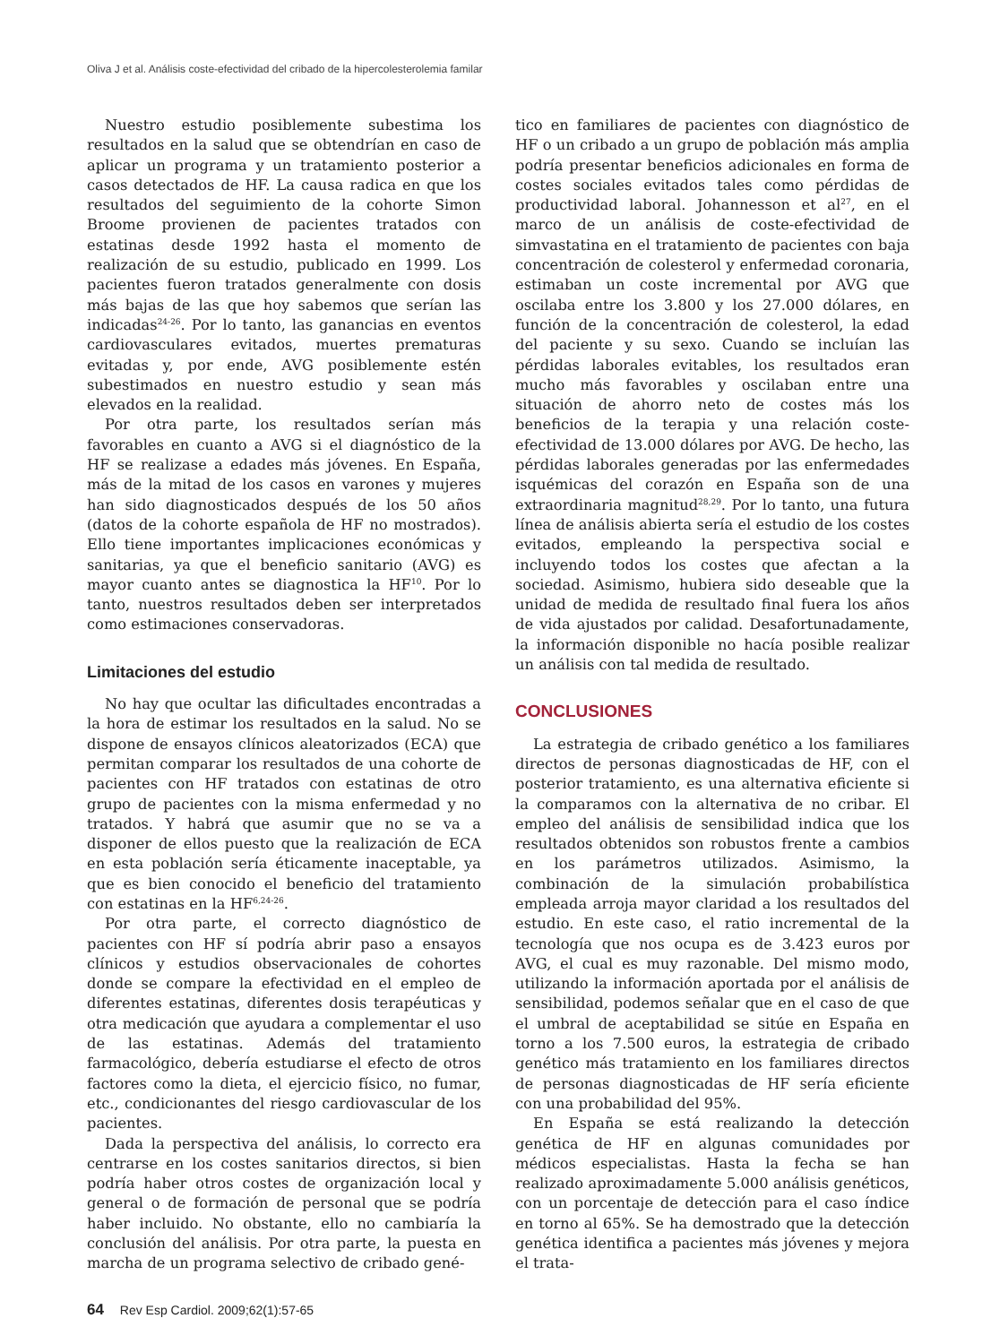Oliva J et al. Análisis coste-efectividad del cribado de la hipercolesterolemia familar
Nuestro estudio posiblemente subestima los resultados en la salud que se obtendrían en caso de aplicar un programa y un tratamiento posterior a casos detectados de HF. La causa radica en que los resultados del seguimiento de la cohorte Simon Broome provienen de pacientes tratados con estatinas desde 1992 hasta el momento de realización de su estudio, publicado en 1999. Los pacientes fueron tratados generalmente con dosis más bajas de las que hoy sabemos que serían las indicadas<sup>24-26</sup>. Por lo tanto, las ganancias en eventos cardiovasculares evitados, muertes prematuras evitadas y, por ende, AVG posiblemente estén subestimados en nuestro estudio y sean más elevados en la realidad.
Por otra parte, los resultados serían más favorables en cuanto a AVG si el diagnóstico de la HF se realizase a edades más jóvenes. En España, más de la mitad de los casos en varones y mujeres han sido diagnosticados después de los 50 años (datos de la cohorte española de HF no mostrados). Ello tiene importantes implicaciones económicas y sanitarias, ya que el beneficio sanitario (AVG) es mayor cuanto antes se diagnostica la HF<sup>10</sup>. Por lo tanto, nuestros resultados deben ser interpretados como estimaciones conservadoras.
Limitaciones del estudio
No hay que ocultar las dificultades encontradas a la hora de estimar los resultados en la salud. No se dispone de ensayos clínicos aleatorizados (ECA) que permitan comparar los resultados de una cohorte de pacientes con HF tratados con estatinas de otro grupo de pacientes con la misma enfermedad y no tratados. Y habrá que asumir que no se va a disponer de ellos puesto que la realización de ECA en esta población sería éticamente inaceptable, ya que es bien conocido el beneficio del tratamiento con estatinas en la HF<sup>6,24-26</sup>.
Por otra parte, el correcto diagnóstico de pacientes con HF sí podría abrir paso a ensayos clínicos y estudios observacionales de cohortes donde se compare la efectividad en el empleo de diferentes estatinas, diferentes dosis terapéuticas y otra medicación que ayudara a complementar el uso de las estatinas. Además del tratamiento farmacológico, debería estudiarse el efecto de otros factores como la dieta, el ejercicio físico, no fumar, etc., condicionantes del riesgo cardiovascular de los pacientes.
Dada la perspectiva del análisis, lo correcto era centrarse en los costes sanitarios directos, si bien podría haber otros costes de organización local y general o de formación de personal que se podría haber incluido. No obstante, ello no cambiaría la conclusión del análisis. Por otra parte, la puesta en marcha de un programa selectivo de cribado gené-
tico en familiares de pacientes con diagnóstico de HF o un cribado a un grupo de población más amplia podría presentar beneficios adicionales en forma de costes sociales evitados tales como pérdidas de productividad laboral. Johannesson et al<sup>27</sup>, en el marco de un análisis de coste-efectividad de simvastatina en el tratamiento de pacientes con baja concentración de colesterol y enfermedad coronaria, estimaban un coste incremental por AVG que oscilaba entre los 3.800 y los 27.000 dólares, en función de la concentración de colesterol, la edad del paciente y su sexo. Cuando se incluían las pérdidas laborales evitables, los resultados eran mucho más favorables y oscilaban entre una situación de ahorro neto de costes más los beneficios de la terapia y una relación coste-efectividad de 13.000 dólares por AVG. De hecho, las pérdidas laborales generadas por las enfermedades isquémicas del corazón en España son de una extraordinaria magnitud<sup>28,29</sup>. Por lo tanto, una futura línea de análisis abierta sería el estudio de los costes evitados, empleando la perspectiva social e incluyendo todos los costes que afectan a la sociedad. Asimismo, hubiera sido deseable que la unidad de medida de resultado final fuera los años de vida ajustados por calidad. Desafortunadamente, la información disponible no hacía posible realizar un análisis con tal medida de resultado.
CONCLUSIONES
La estrategia de cribado genético a los familiares directos de personas diagnosticadas de HF, con el posterior tratamiento, es una alternativa eficiente si la comparamos con la alternativa de no cribar. El empleo del análisis de sensibilidad indica que los resultados obtenidos son robustos frente a cambios en los parámetros utilizados. Asimismo, la combinación de la simulación probabilística empleada arroja mayor claridad a los resultados del estudio. En este caso, el ratio incremental de la tecnología que nos ocupa es de 3.423 euros por AVG, el cual es muy razonable. Del mismo modo, utilizando la información aportada por el análisis de sensibilidad, podemos señalar que en el caso de que el umbral de aceptabilidad se sitúe en España en torno a los 7.500 euros, la estrategia de cribado genético más tratamiento en los familiares directos de personas diagnosticadas de HF sería eficiente con una probabilidad del 95%.
En España se está realizando la detección genética de HF en algunas comunidades por médicos especialistas. Hasta la fecha se han realizado aproximadamente 5.000 análisis genéticos, con un porcentaje de detección para el caso índice en torno al 65%. Se ha demostrado que la detección genética identifica a pacientes más jóvenes y mejora el trata-
64 Rev Esp Cardiol. 2009;62(1):57-65